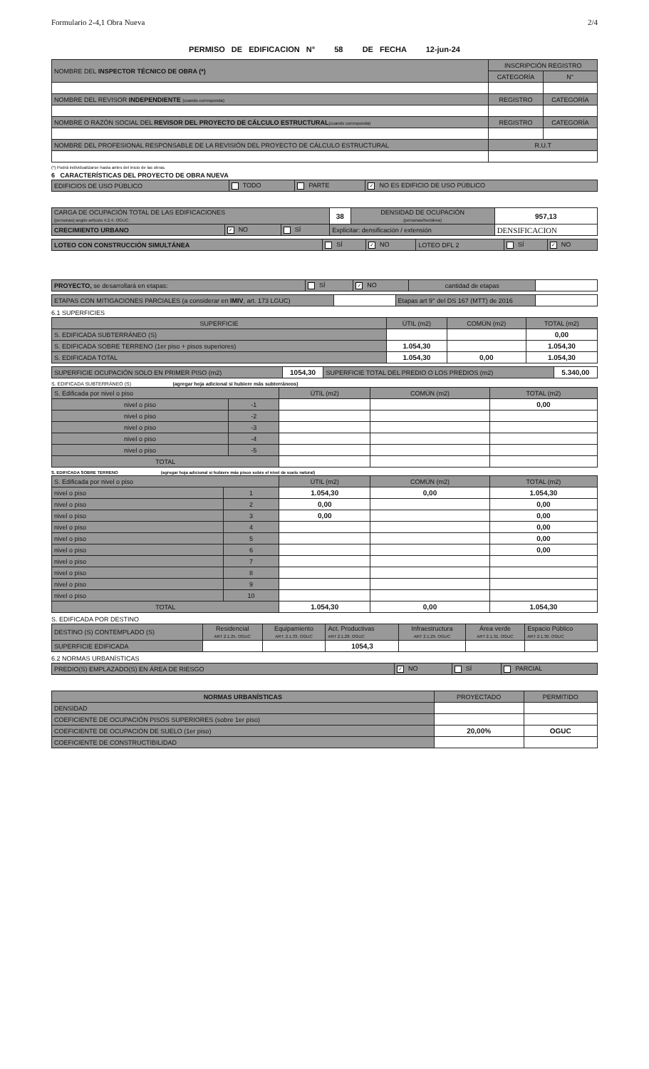Formulario 2-4,1 Obra Nueva 2/4
PERMISO DE EDIFICACION N° 58 DE FECHA 12-jun-24
| NOMBRE DEL INSPECTOR TÉCNICO DE OBRA (*) | INSCRIPCIÓN REGISTRO | |
| --- | --- | --- |
| | CATEGORÍA | N° |
| NOMBRE DEL REVISOR INDEPENDIENTE (cuando corresponda) | REGISTRO | CATEGORÍA |
| NOMBRE O RAZÓN SOCIAL DEL REVISOR DEL PROYECTO DE CÁLCULO ESTRUCTURAL (cuando corresponda) | REGISTRO | CATEGORÍA |
| NOMBRE DEL PROFESIONAL RESPONSABLE DE LA REVISIÓN DEL PROYECTO DE CÁLCULO ESTRUCTURAL | R.U.T | |
(*) Podrá individualizarse hasta antes del inicio de las obras.
6 CARACTERÍSTICAS DEL PROYECTO DE OBRA NUEVA
| EDIFICIOS DE USO PÚBLICO | TODO | PARTE | ✓ NO ES EDIFICIO DE USO PÚBLICO |
| CARGA DE OCUPACIÓN TOTAL DE LAS EDIFICACIONES (personas) según artículo 4.2.4. OGUC. | | | 38 | DENSIDAD DE OCUPACIÓN (personas/hectárea) | 957,13 |
| CRECIMIENTO URBANO | ✓ NO | SÍ | Explicitar: densificación / extensión | | DENSIFICACION |
| LOTEO CON CONSTRUCCIÓN SIMULTÁNEA | SÍ | ✓ NO | LOTEO DFL 2 | SÍ | ✓ NO |
| PROYECTO, se desarrollará en etapas: | SÍ | ✓ NO | cantidad de etapas | |
| ETAPAS CON MITIGACIONES PARCIALES (a considerar en IMIV , art. 173 LGUC) | | Etapas art 9° del DS 167 (MTT) de 2016 | |
6.1 SUPERFICIES
| SUPERFICIE | ÚTIL (m2) | COMÚN (m2) | TOTAL (m2) |
| --- | --- | --- | --- |
| S. EDIFICADA SUBTERRÁNEO (S) | | | 0,00 |
| S. EDIFICADA SOBRE TERRENO (1er piso + pisos superiores) | 1.054,30 | | 1.054,30 |
| S. EDIFICADA TOTAL | 1.054,30 | 0,00 | 1.054,30 |
| SUPERFICIE OCUPACIÓN SOLO EN PRIMER PISO (m2) | 1054,30 | SUPERFICIE TOTAL DEL PREDIO O LOS PREDIOS (m2) | 5.340,00 |
S. EDIFICADA SUBTERRÁNEO (S) (agregar hoja adicional si hubiere más subterráneos)
| S. Edificada por nivel o piso | | ÚTIL (m2) | COMÚN (m2) | TOTAL (m2) |
| --- | --- | --- | --- | --- |
| nivel o piso | -1 | | | 0,00 |
| nivel o piso | -2 | | | |
| nivel o piso | -3 | | | |
| nivel o piso | -4 | | | |
| nivel o piso | -5 | | | |
| TOTAL | | | | |
S. EDIFICADA SOBRE TERRENO (agregar hoja adicional si hubiere más pisos sobre el nivel de suelo natural)
| S. Edificada por nivel o piso | | ÚTIL (m2) | COMÚN (m2) | TOTAL (m2) |
| --- | --- | --- | --- | --- |
| nivel o piso | 1 | 1.054,30 | 0,00 | 1.054,30 |
| nivel o piso | 2 | 0,00 | | 0,00 |
| nivel o piso | 3 | 0,00 | | 0,00 |
| nivel o piso | 4 | | | 0,00 |
| nivel o piso | 5 | | | 0,00 |
| nivel o piso | 6 | | | 0,00 |
| nivel o piso | 7 | | | |
| nivel o piso | 8 | | | |
| nivel o piso | 9 | | | |
| nivel o piso | 10 | | | |
| TOTAL | | 1.054,30 | 0,00 | 1.054,30 |
S. EDIFICADA POR DESTINO
| DESTINO (S) CONTEMPLADO (S) | Residencial ART 2.1.25. OGUC | Equipamiento ART. 2.1.33. OGUC | Act. Productivas ART 2.1.28. OGUC | Infraestructura ART 2.1.29. OGUC | Área verde ART 2.1.31. OGUC | Espacio Público ART 2.1.30. OGUC |
| SUPERFICIE EDIFICADA | | | 1054,3 | | | |
6.2 NORMAS URBANÍSTICAS
| PREDIO(S) EMPLAZADO(S) EN ÁREA DE RIESGO | ✓ NO | SÍ | PARCIAL |
| NORMAS URBANÍSTICAS | PROYECTADO | PERMITIDO |
| --- | --- | --- |
| DENSIDAD | | |
| COEFICIENTE DE OCUPACIÓN PISOS SUPERIORES (sobre 1er piso) | | |
| COEFICIENTE DE OCUPACIÓN DE SUELO (1er piso) | 20,00% | OGUC |
| COEFICIENTE DE CONSTRUCTIBILIDAD | | |